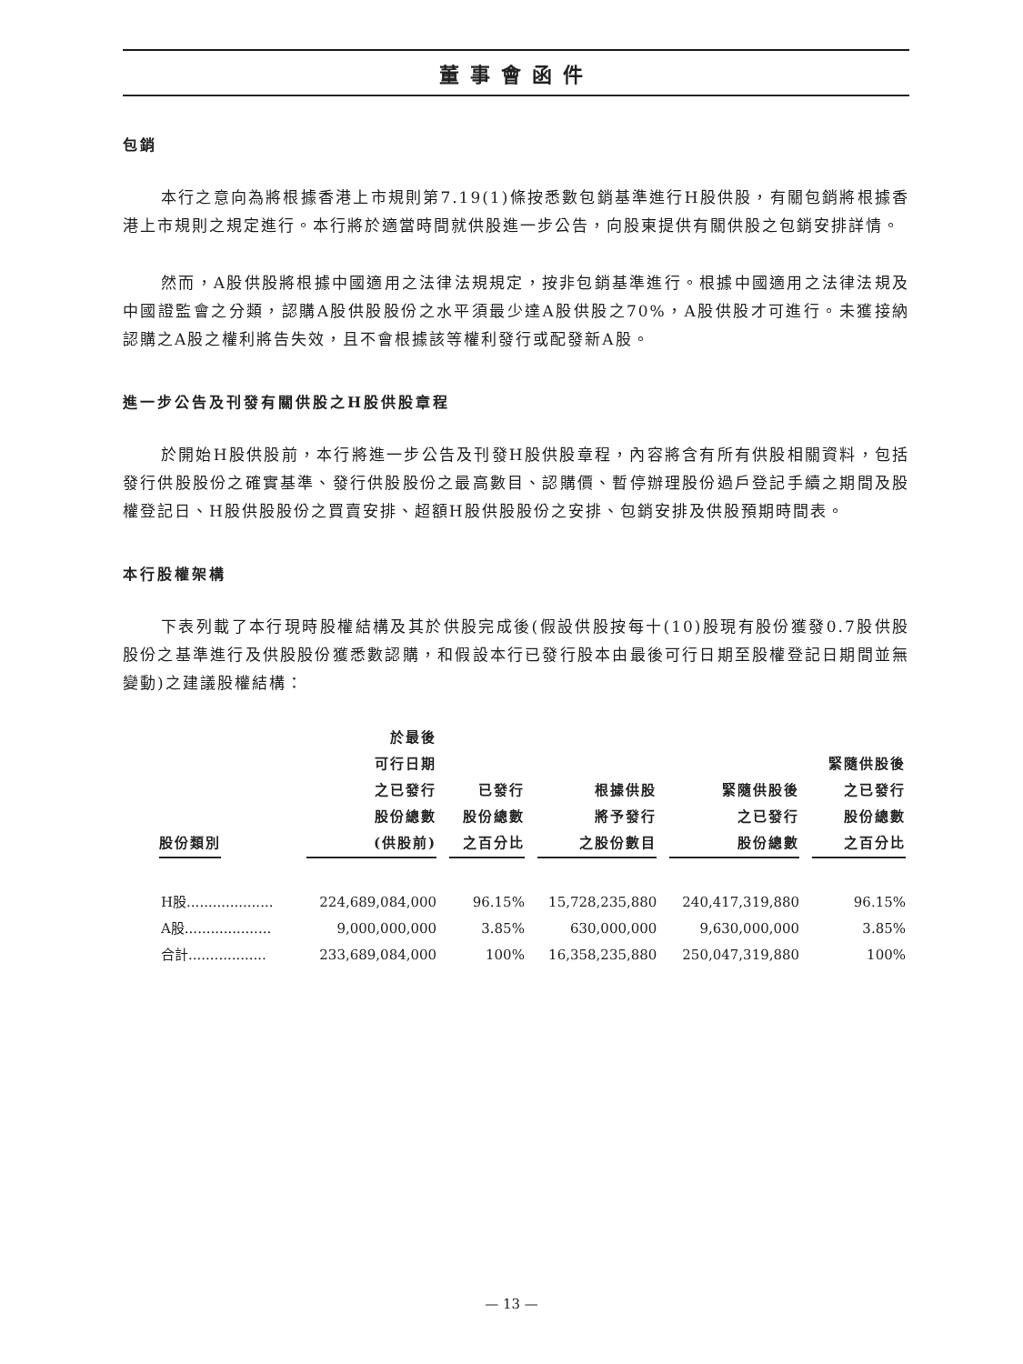董事會函件
包銷
本行之意向為將根據香港上市規則第7.19(1)條按悉數包銷基準進行H股供股，有關包銷將根據香港上市規則之規定進行。本行將於適當時間就供股進一步公告，向股東提供有關供股之包銷安排詳情。
然而，A股供股將根據中國適用之法律法規規定，按非包銷基準進行。根據中國適用之法律法規及中國證監會之分類，認購A股供股股份之水平須最少達A股供股之70%，A股供股才可進行。未獲接納認購之A股之權利將告失效，且不會根據該等權利發行或配發新A股。
進一步公告及刊發有關供股之H股供股章程
於開始H股供股前，本行將進一步公告及刊發H股供股章程，內容將含有所有供股相關資料，包括發行供股股份之確實基準、發行供股股份之最高數目、認購價、暫停辦理股份過戶登記手續之期間及股權登記日、H股供股股份之買賣安排、超額H股供股股份之安排、包銷安排及供股預期時間表。
本行股權架構
下表列載了本行現時股權結構及其於供股完成後(假設供股按每十(10)股現有股份獲發0.7股供股股份之基準進行及供股股份獲悉數認購，和假設本行已發行股本由最後可行日期至股權登記日期間並無變動)之建議股權結構：
| 股份類別 | 於最後 可行日期 之已發行 股份總數 (供股前) | 已發行 股份總數 之百分比 | 根據供股 將予發行 之股份數目 | 緊隨供股後 之已發行 股份總數 | 緊隨供股後 之已發行 股份總數 之百分比 |
| --- | --- | --- | --- | --- | --- |
| H股.................... | 224,689,084,000 | 96.15% | 15,728,235,880 | 240,417,319,880 | 96.15% |
| A股.................... | 9,000,000,000 | 3.85% | 630,000,000 | 9,630,000,000 | 3.85% |
| 合計.................. | 233,689,084,000 | 100% | 16,358,235,880 | 250,047,319,880 | 100% |
— 13 —